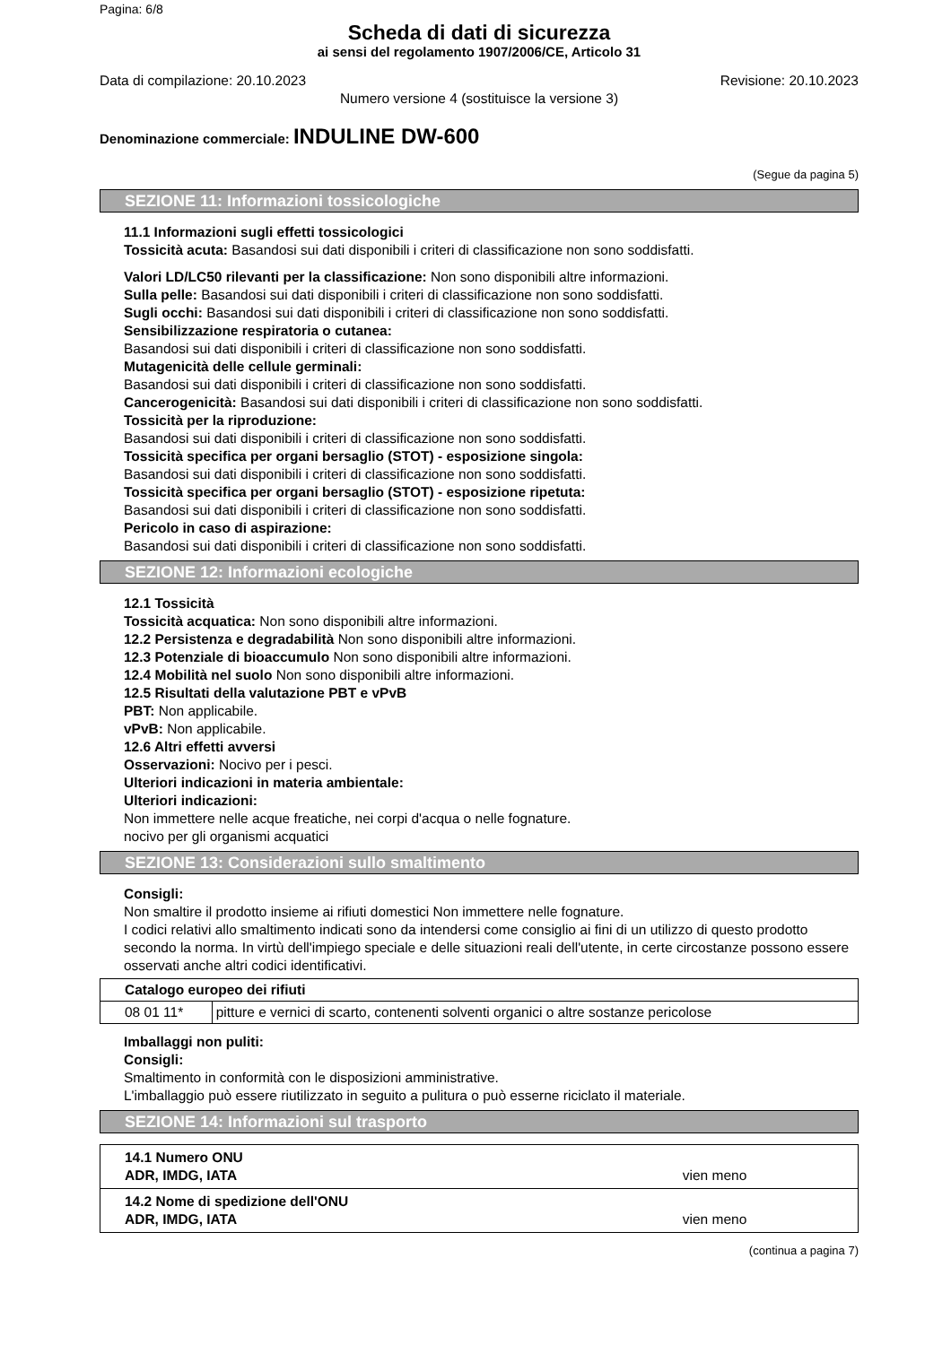Pagina: 6/8
Scheda di dati di sicurezza
ai sensi del regolamento 1907/2006/CE, Articolo 31
Data di compilazione: 20.10.2023 Revisione: 20.10.2023
Numero versione 4 (sostituisce la versione 3)
Denominazione commerciale: INDULINE DW-600
(Segue da pagina 5)
SEZIONE 11: Informazioni tossicologiche
11.1 Informazioni sugli effetti tossicologici
Tossicità acuta: Basandosi sui dati disponibili i criteri di classificazione non sono soddisfatti.
Valori LD/LC50 rilevanti per la classificazione: Non sono disponibili altre informazioni.
Sulla pelle: Basandosi sui dati disponibili i criteri di classificazione non sono soddisfatti.
Sugli occhi: Basandosi sui dati disponibili i criteri di classificazione non sono soddisfatti.
Sensibilizzazione respiratoria o cutanea:
Basandosi sui dati disponibili i criteri di classificazione non sono soddisfatti.
Mutagenicità delle cellule germinali:
Basandosi sui dati disponibili i criteri di classificazione non sono soddisfatti.
Cancerogenicità: Basandosi sui dati disponibili i criteri di classificazione non sono soddisfatti.
Tossicità per la riproduzione:
Basandosi sui dati disponibili i criteri di classificazione non sono soddisfatti.
Tossicità specifica per organi bersaglio (STOT) - esposizione singola:
Basandosi sui dati disponibili i criteri di classificazione non sono soddisfatti.
Tossicità specifica per organi bersaglio (STOT) - esposizione ripetuta:
Basandosi sui dati disponibili i criteri di classificazione non sono soddisfatti.
Pericolo in caso di aspirazione:
Basandosi sui dati disponibili i criteri di classificazione non sono soddisfatti.
SEZIONE 12: Informazioni ecologiche
12.1 Tossicità
Tossicità acquatica: Non sono disponibili altre informazioni.
12.2 Persistenza e degradabilità Non sono disponibili altre informazioni.
12.3 Potenziale di bioaccumulo Non sono disponibili altre informazioni.
12.4 Mobilità nel suolo Non sono disponibili altre informazioni.
12.5 Risultati della valutazione PBT e vPvB
PBT: Non applicabile.
vPvB: Non applicabile.
12.6 Altri effetti avversi
Osservazioni: Nocivo per i pesci.
Ulteriori indicazioni in materia ambientale:
Ulteriori indicazioni:
Non immettere nelle acque freatiche, nei corpi d'acqua o nelle fognature.
nocivo per gli organismi acquatici
SEZIONE 13: Considerazioni sullo smaltimento
Consigli:
Non smaltire il prodotto insieme ai rifiuti domestici Non immettere nelle fognature.
I codici relativi allo smaltimento indicati sono da intendersi come consiglio ai fini di un utilizzo di questo prodotto secondo la norma. In virtù dell'impiego speciale e delle situazioni reali dell'utente, in certe circostanze possono essere osservati anche altri codici identificativi.
| Catalogo europeo dei rifiuti | |
| --- | --- |
| 08 01 11* | pitture e vernici di scarto, contenenti solventi organici o altre sostanze pericolose |
Imballaggi non puliti:
Consigli:
Smaltimento in conformità con le disposizioni amministrative.
L'imballaggio può essere riutilizzato in seguito a pulitura o può esserne riciclato il materiale.
SEZIONE 14: Informazioni sul trasporto
| 14.1 Numero ONU ADR, IMDG, IATA | vien meno |
| 14.2 Nome di spedizione dell'ONU ADR, IMDG, IATA | vien meno |
(continua a pagina 7)